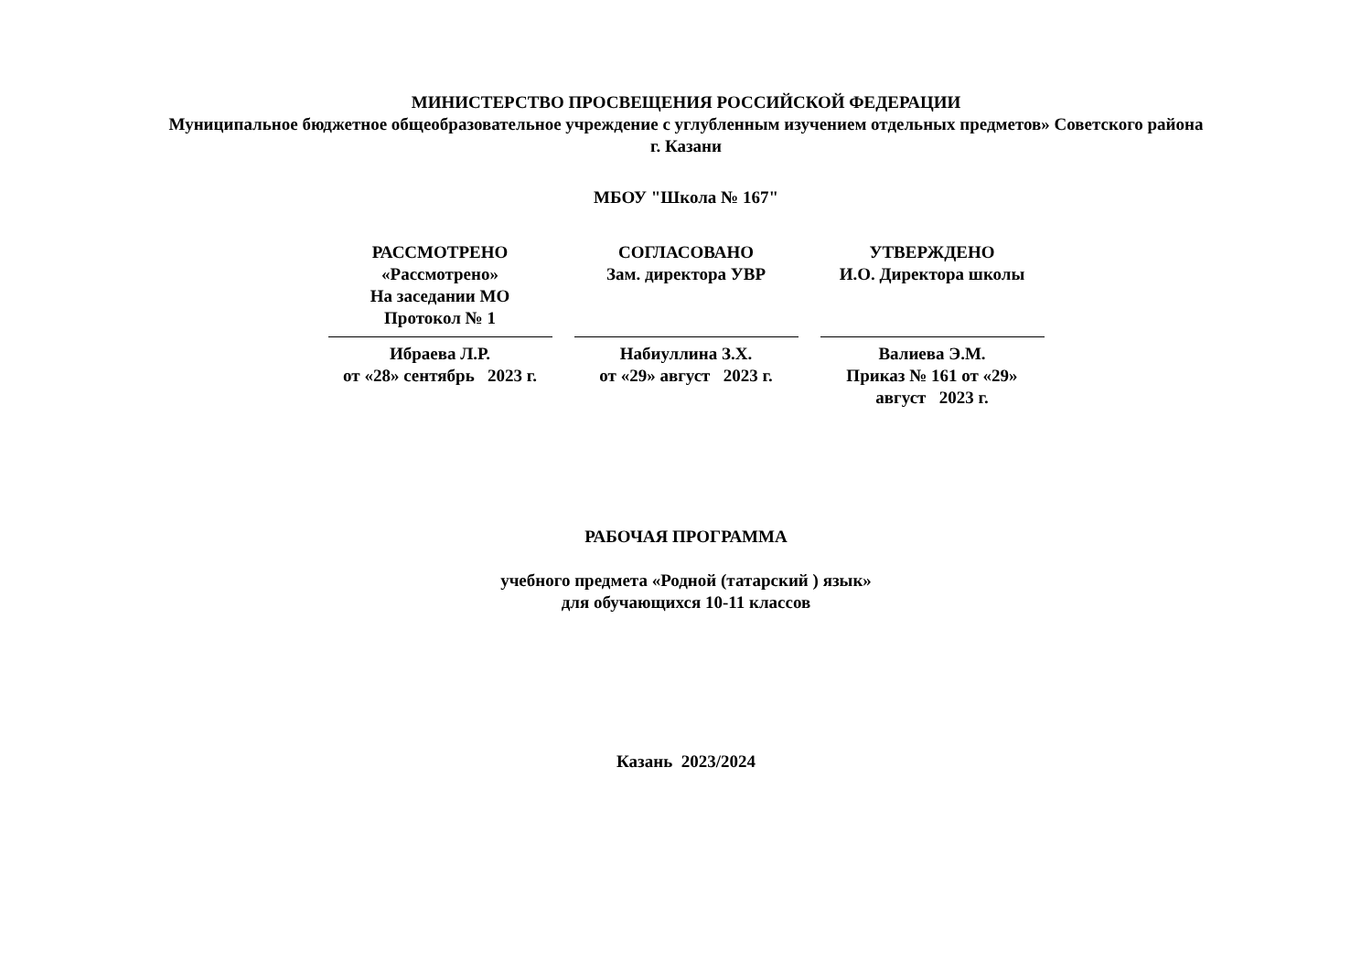МИНИСТЕРСТВО ПРОСВЕЩЕНИЯ РОССИЙСКОЙ ФЕДЕРАЦИИ
Муниципальное бюджетное общеобразовательное учреждение с углубленным изучением отдельных предметов» Советского района
г. Казани
МБОУ "Школа № 167"
| РАССМОТРЕНО «Рассмотрено» На заседании МО Протокол № 1 Ибраева Л.Р. от «28» сентябрь 2023 г. | СОГЛАСОВАНО Зам. директора УВР Набиуллина З.Х. от «29» август 2023 г. | УТВЕРЖДЕНО И.О. Директора школы Валиева Э.М. Приказ № 161 от «29» август 2023 г. |
РАБОЧАЯ ПРОГРАММА
учебного предмета «Родной (татарский ) язык»
для обучающихся 10-11 классов
Казань 2023/2024